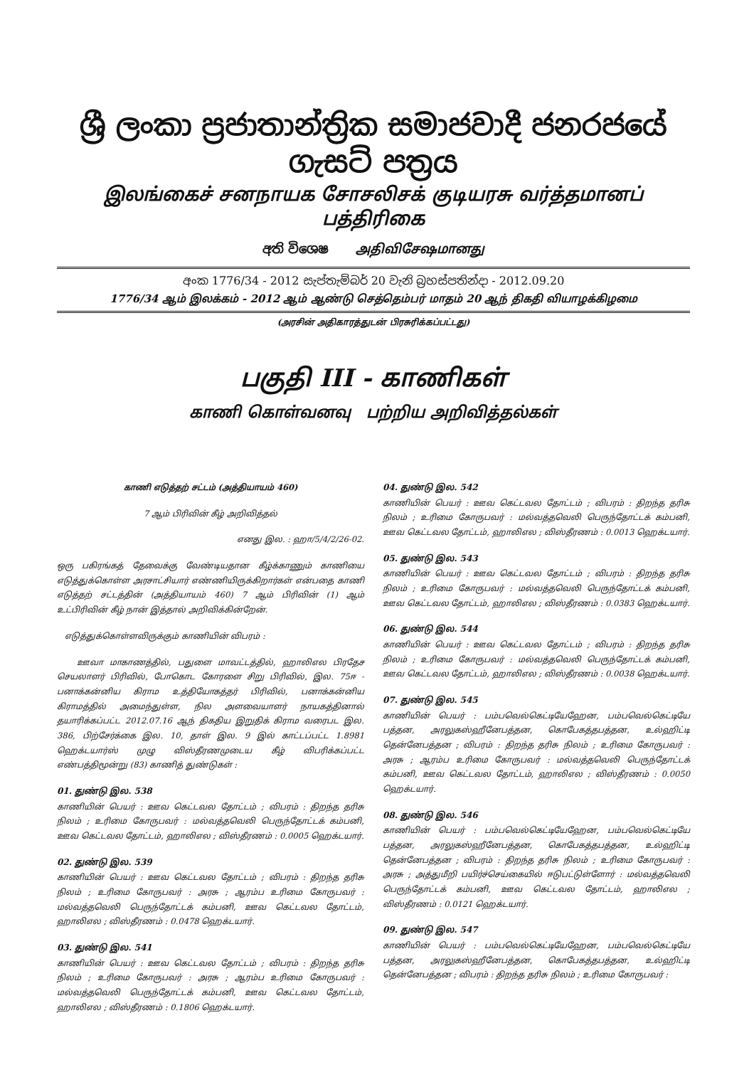ශ්‍රී ලංකා ප්‍රජාතාන්ත්‍රික සමාජවාදී ජනරජයේ ගැසට් පත්‍රය
இலங்கைச் சனநாயக சோசலிசக் குடியரசு வர்த்தமானப் பத்திரிகை
අති විශෙෂ அதிவிசேஷமானது
අංක 1776/34 - 2012 සැප්තැම්බර් 20 වැනි බ්‍රහස්පතින්දා - 2012.09.20
1776/34 ஆம் இலக்கம் - 2012 ஆம் ஆண்டு செத்தெம்பர் மாதம் 20 ஆந் திகதி வியாழக்கிழமை
(அரசின் அதிகாரத்துடன் பிரசுரிக்கப்பட்டது)
பகுதி III - காணிகள்
காணி கொள்வனவு பற்றிய அறிவித்தல்கள்
காணி எடுத்தற் சட்டம் (அத்தியாயம் 460)
7 ஆம் பிரிவின் கீழ் அறிவித்தல்
எனது இல. : ஹா/5/4/2/26-02.
ஒரு பகிரங்கத் தேவைக்கு வேண்டியதான கீழ்க்காணும் காணியை எடுத்துக்கொள்ள அரசாட்சியார் எண்ணியிருக்கிறார்கள் என்பதை காணி எடுத்தற் சட்டத்தின் (அத்தியாயம் 460) 7 ஆம் பிரிவின் (1) ஆம் உட்பிரிவின் கீழ் நான் இத்தால் அறிவிக்கின்றேன்.
எடுத்துக்கொள்ளவிருக்கும் காணியின் விபரம் :
ஊவா மாகாணத்தில், பதுளை மாவட்டத்தில், ஹாலிஎல பிரதேச செயலாளர் பிரிவில், போகொட கோரளை சிறு பிரிவில், இல. 75ஈ - பனாக்கன்னிய கிராம உத்தியோகத்தர் பிரிவில், பனாக்கன்னிய கிராமத்தில் அமைந்துள்ள, நில அளவையாளர் நாயகத்தினால் தயாரிக்கப்பட்ட 2012.07.16 ஆந் திகதிய இறுதிக் கிராம வரைபட இல. 386, பிற்சேர்க்கை இல. 10, தாள் இல. 9 இல் காட்டப்பட்ட 1.8981 ஹெக்டயார்ஸ் முழு விஸ்தீரணமுடைய கீழ் விபரிக்கப்பட்ட எண்பத்திமூன்று (83) காணித் துண்டுகள் :
01. துண்டு இல. 538
காணியின் பெயர் : ஊவ கெட்டவல தோட்டம் ; விபரம் : திறந்த தரிசு நிலம் ; உரிமை கோருபவர் : மல்வத்தவெலி பெருந்தோட்டக் கம்பனி, ஊவ கெட்டவல தோட்டம், ஹாலிஎல ; விஸ்தீரணம் : 0.0005 ஹெக்டயார்.
02. துண்டு இல. 539
காணியின் பெயர் : ஊவ கெட்டவல தோட்டம் ; விபரம் : திறந்த தரிசு நிலம் ; உரிமை கோருபவர் : அரசு ; ஆரம்ப உரிமை கோருபவர் : மல்வத்தவெலி பெருந்தோட்டக் கம்பனி, ஊவ கெட்டவல தோட்டம், ஹாலிஎல ; விஸ்தீரணம் : 0.0478 ஹெக்டயார்.
03. துண்டு இல. 541
காணியின் பெயர் : ஊவ கெட்டவல தோட்டம் ; விபரம் : திறந்த தரிசு நிலம் ; உரிமை கோருபவர் : அரசு ; ஆரம்ப உரிமை கோருபவர் : மல்வத்தவெலி பெருந்தோட்டக் கம்பனி, ஊவ கெட்டவல தோட்டம், ஹாலிஎல ; விஸ்தீரணம் : 0.1806 ஹெக்டயார்.
04. துண்டு இல. 542
காணியின் பெயர் : ஊவ கெட்டவல தோட்டம் ; விபரம் : திறந்த தரிசு நிலம் ; உரிமை கோருபவர் : மல்வத்தவெலி பெருந்தோட்டக் கம்பனி, ஊவ கெட்டவல தோட்டம், ஹாலிஎல ; விஸ்தீரணம் : 0.0013 ஹெக்டயார்.
05. துண்டு இல. 543
காணியின் பெயர் : ஊவ கெட்டவல தோட்டம் ; விபரம் : திறந்த தரிசு நிலம் ; உரிமை கோருபவர் : மல்வத்தவெலி பெருந்தோட்டக் கம்பனி, ஊவ கெட்டவல தோட்டம், ஹாலிஎல ; விஸ்தீரணம் : 0.0383 ஹெக்டயார்.
06. துண்டு இல. 544
காணியின் பெயர் : ஊவ கெட்டவல தோட்டம் ; விபரம் : திறந்த தரிசு நிலம் ; உரிமை கோருபவர் : மல்வத்தவெலி பெருந்தோட்டக் கம்பனி, ஊவ கெட்டவல தோட்டம், ஹாலிஎல ; விஸ்தீரணம் : 0.0038 ஹெக்டயார்.
07. துண்டு இல. 545
காணியின் பெயர் : பம்பவெல்கெட்டியேஹேன, பம்பவெல்கெட்டியே பத்தன, அரலுகஸ்ஹீனேபத்தன, கொபேகத்தபத்தன, உல்ஹிட்டி தென்னேபத்தன ; விபரம் : திறந்த தரிசு நிலம் ; உரிமை கோருபவர் : அரசு ; ஆரம்ப உரிமை கோருபவர் : மல்வத்தவெலி பெருந்தோட்டக் கம்பனி, ஊவ கெட்டவல தோட்டம், ஹாலிஎல ; விஸ்தீரணம் : 0.0050 ஹெக்டயார்.
08. துண்டு இல. 546
காணியின் பெயர் : பம்பவெல்கெட்டியேஹேன, பம்பவெல்கெட்டியே பத்தன, அரலுகஸ்ஹீனேபத்தன, கொபேகத்தபத்தன, உல்ஹிட்டி தென்னேபத்தன ; விபரம் : திறந்த தரிசு நிலம் ; உரிமை கோருபவர் : அரசு ; அத்துமீறி பயிர்ச்செய்கையில் ஈடுபட்டுள்ளோர் : மல்வத்தவெலி பெருந்தோட்டக் கம்பனி, ஊவ கெட்டவல தோட்டம், ஹாலிஎல ; விஸ்தீரணம் : 0.0121 ஹெக்டயார்.
09. துண்டு இல. 547
காணியின் பெயர் : பம்பவெல்கெட்டியேஹேன, பம்பவெல்கெட்டியே பத்தன, அரலுகஸ்ஹீனேபத்தன, கொபேகத்தபத்தன, உல்ஹிட்டி தென்னேபத்தன ; விபரம் : திறந்த தரிசு நிலம் ; உரிமை கோருபவர் :